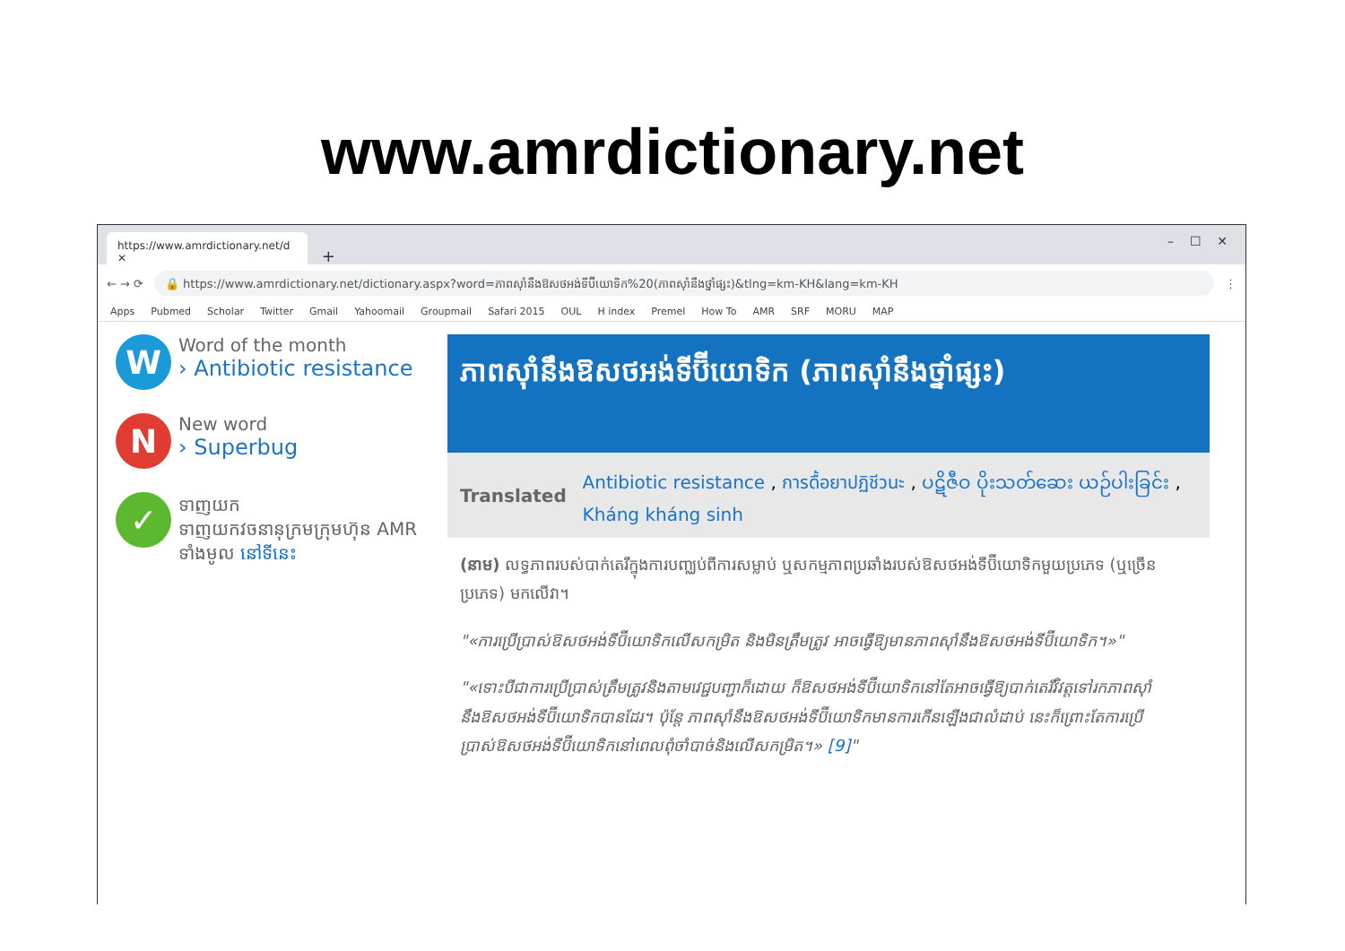www.amrdictionary.net
https://www.amrdictionary.net/d ✕
+ – ☐ ✕
← → ⟳
🔒 https://www.amrdictionary.net/dictionary.aspx?word=ភាពស៊ាំនឹងឱសថអង់ទីប៊ីយោទិក%20(ភាពស៊ាំនឹងថ្នាំផ្សះ)&tlng=km-KH&lang=km-KH
⋮
Apps Pubmed Scholar Twitter Gmail Yahoomail Groupmail Safari 2015 OUL H index Premel How To AMR SRF MORU MAP
W
Word of the month
› Antibiotic resistance
N
New word
› Superbug
✓
ទាញយក
ទាញយកវចនានុក្រមក្រុមហ៊ុន AMR ទាំងមូល នៅទីនេះ
ភាពស៊ាំនឹងឱសថអង់ទីប៊ីយោទិក (ភាពស៊ាំនឹងថ្នាំផ្សះ)
Translated Antibiotic resistance , การดื้อยาปฏิชีวนะ , ပဋိဇီဝ ပိုးသတ်ဆေး ယဉ်ပါးခြင်း , Kháng kháng sinh
(នាម) លទ្ធភាពរបស់បាក់តេរីក្នុងការបញ្ឈប់ពីការសម្លាប់ ឬសកម្មភាពប្រឆាំងរបស់ឱសថអង់ទីប៊ីយោទិកមួយប្រភេទ (ឬច្រើនប្រភេទ) មកលើវា។
"«ការប្រើប្រាស់ឱសថអង់ទីប៊ីយោទិកលើសកម្រិត និងមិនត្រឹមត្រូវ អាចធ្វើឱ្យមានភាពស៊ាំនឹងឱសថអង់ទីប៊ីយោទិក។»"
"«ទោះបីជាការប្រើប្រាស់ត្រឹមត្រូវនិងតាមវេជ្ជបញ្ជាក៏ដោយ ក៏ឱសថអង់ទីប៊ីយោទិកនៅតែអាចធ្វើឱ្យបាក់តេរីវិវត្តទៅរកភាពស៊ាំនឹងឱសថអង់ទីប៊ីយោទិកបានដែរ។ ប៉ុន្តែ ភាពស៊ាំនឹងឱសថអង់ទីប៊ីយោទិកមានការកើនឡើងជាលំដាប់ នេះក៏ព្រោះតែការប្រើប្រាស់ឱសថអង់ទីប៊ីយោទិកនៅពេលពុំចាំបាច់និងលើសកម្រិត។» [9]"